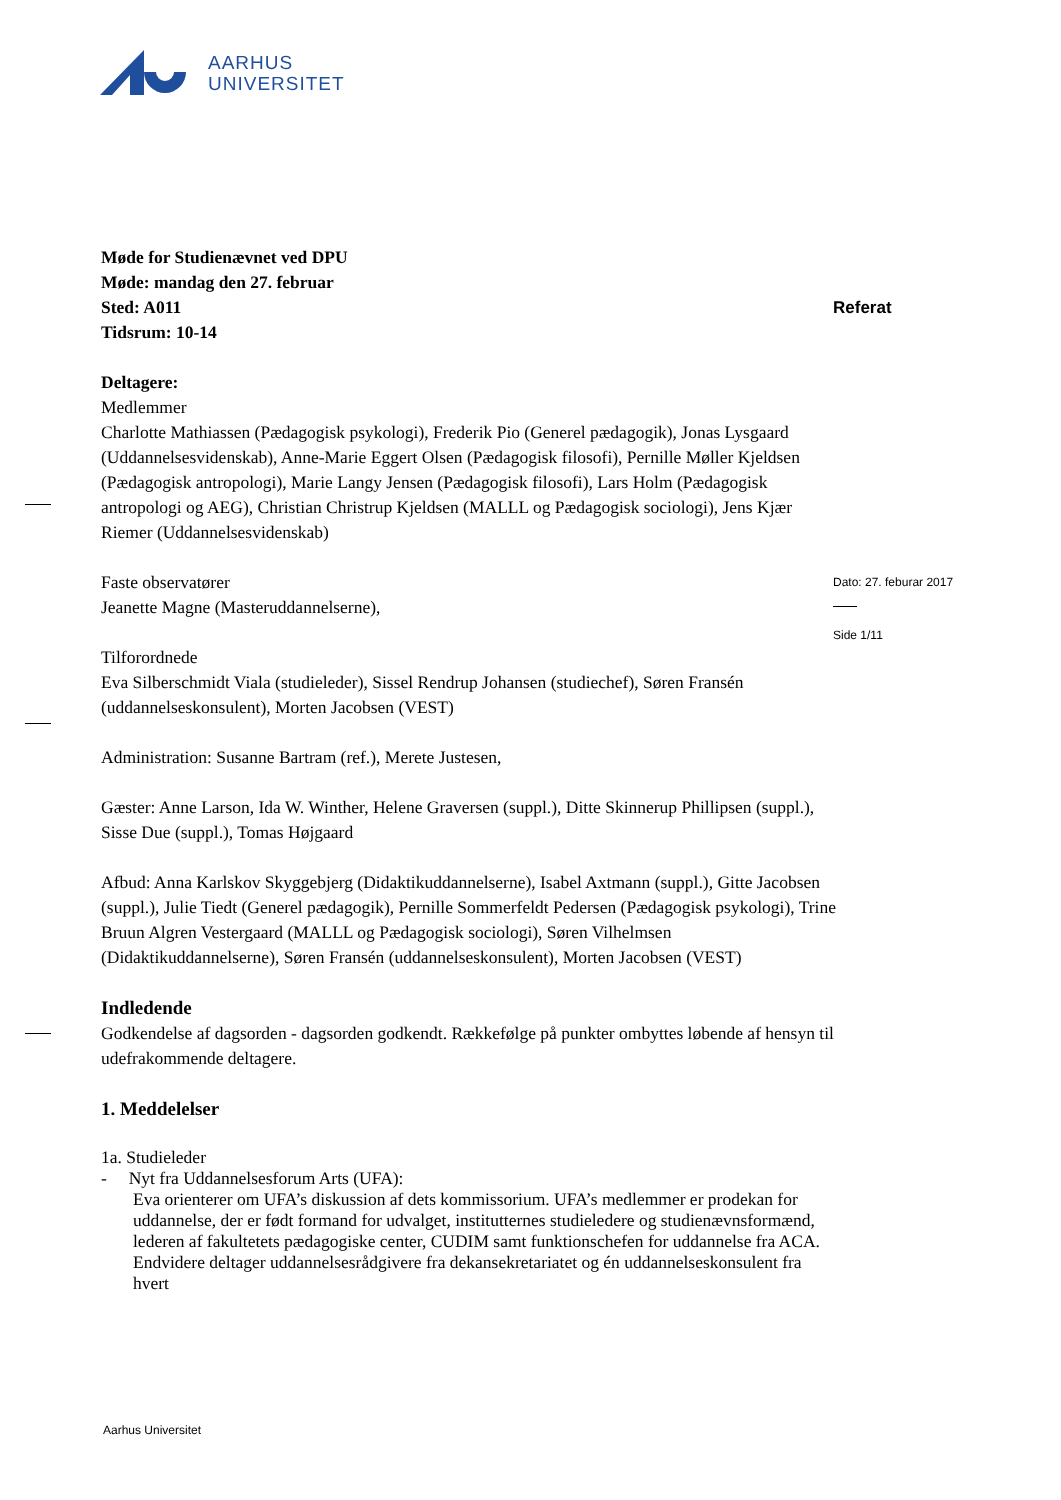AARHUS
UNIVERSITET
Referat
Dato: 27. feburar 2017
Side 1/11
Møde for Studienævnet ved DPU
Møde: mandag den 27. februar
Sted: A011
Tidsrum: 10-14
Deltagere:
Medlemmer
Charlotte Mathiassen (Pædagogisk psykologi), Frederik Pio (Generel pædagogik), Jonas Lysgaard (Uddannelsesvidenskab), Anne-Marie Eggert Olsen (Pædagogisk filosofi), Pernille Møller Kjeldsen (Pædagogisk antropologi), Marie Langy Jensen (Pædagogisk filosofi), Lars Holm (Pædagogisk antropologi og AEG), Christian Christrup Kjeldsen (MALLL og Pædagogisk sociologi), Jens Kjær Riemer (Uddannelsesvidenskab)
Faste observatører
Jeanette Magne (Masteruddannelserne),
Tilforordnede
Eva Silberschmidt Viala (studieleder), Sissel Rendrup Johansen (studiechef), Søren Fransén (uddannelseskonsulent), Morten Jacobsen (VEST)
Administration: Susanne Bartram (ref.), Merete Justesen,
Gæster: Anne Larson, Ida W. Winther, Helene Graversen (suppl.), Ditte Skinnerup Phillipsen (suppl.), Sisse Due (suppl.), Tomas Højgaard
Afbud: Anna Karlskov Skyggebjerg (Didaktikuddannelserne), Isabel Axtmann (suppl.), Gitte Jacobsen (suppl.), Julie Tiedt (Generel pædagogik), Pernille Sommerfeldt Pedersen (Pædagogisk psykologi), Trine Bruun Algren Vestergaard (MALLL og Pædagogisk sociologi), Søren Vilhelmsen (Didaktikuddannelserne), Søren Fransén (uddannelseskonsulent), Morten Jacobsen (VEST)
Indledende
Godkendelse af dagsorden - dagsorden godkendt. Rækkefølge på punkter ombyttes løbende af hensyn til udefrakommende deltagere.
1. Meddelelser
1a. Studieleder
- Nyt fra Uddannelsesforum Arts (UFA):
Eva orienterer om UFA’s diskussion af dets kommissorium. UFA’s medlemmer er prodekan for uddannelse, der er født formand for udvalget, institutternes studieledere og studienævnsformænd, lederen af fakultetets pædagogiske center, CUDIM samt funktionschefen for uddannelse fra ACA. Endvidere deltager uddannelsesrådgivere fra dekansekretariatet og én uddannelseskonsulent fra hvert
Aarhus Universitet